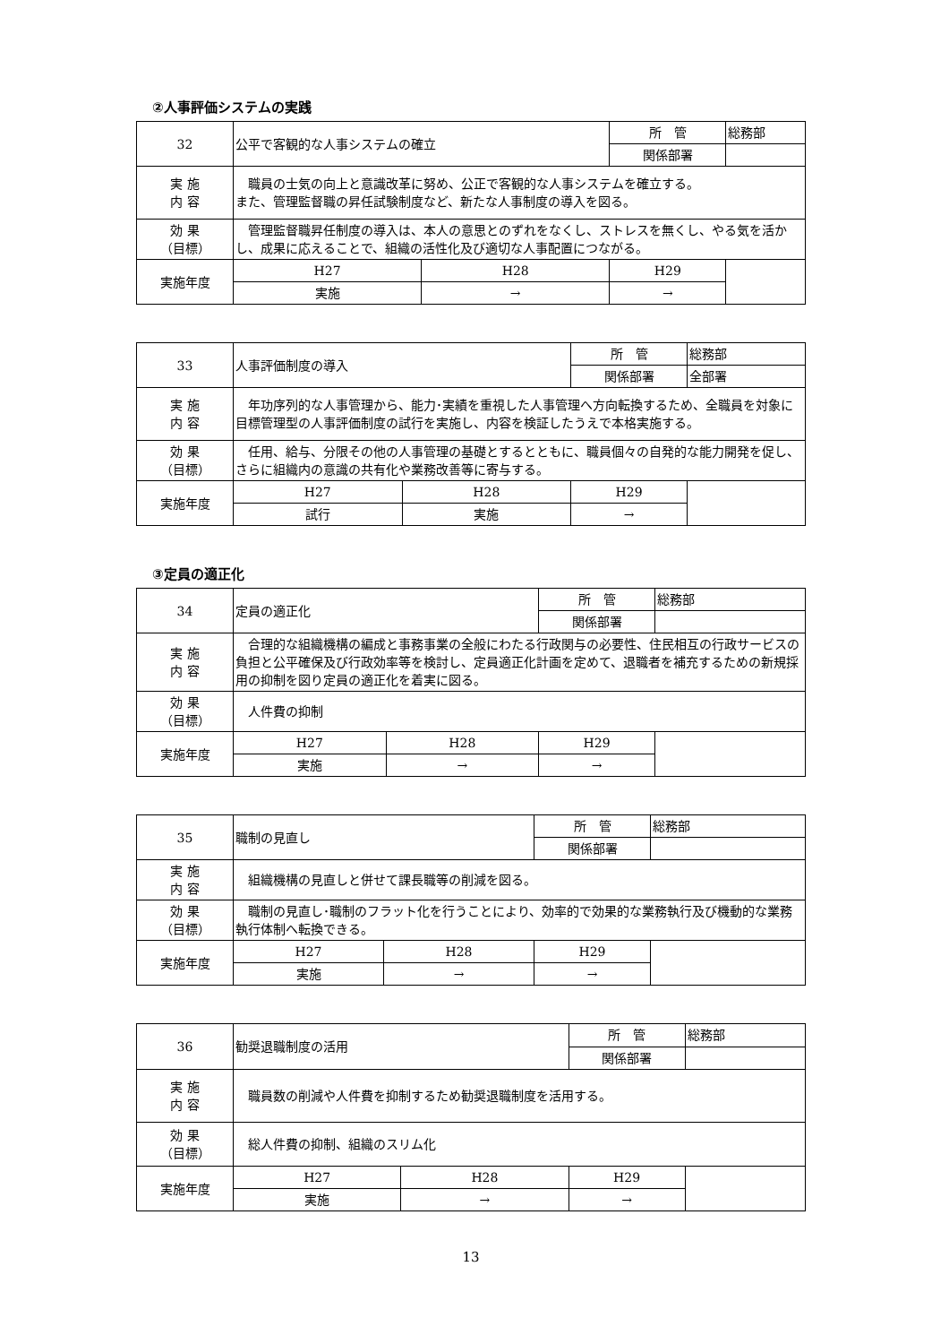②人事評価システムの実践
| 32 | 公平で客観的な人事システムの確立 | | | 所 管 | 総務部 |
| | | | | 関係部署 | |
| 実 施 内 容 | 職員の士気の向上と意識改革に努め、公正で客観的な人事システムを確立する。 また、管理監督職の昇任試験制度など、新たな人事制度の導入を図る。 | | | | |
| 効 果 （目標） | 管理監督職昇任制度の導入は、本人の意思とのずれをなくし、ストレスを無くし、やる気を活かし、成果に応えることで、組織の活性化及び適切な人事配置につながる。 | | | | |
| 実施年度 | H27 | H28 | H29 | | |
| | 実施 | → | → | | |
| 33 | 人事評価制度の導入 | | | 所 管 | 総務部 |
| | | | | 関係部署 | 全部署 |
| 実 施 内 容 | 年功序列的な人事管理から、能力･実績を重視した人事管理へ方向転換するため、全職員を対象に目標管理型の人事評価制度の試行を実施し、内容を検証したうえで本格実施する。 | | | | |
| 効 果 （目標） | 任用、給与、分限その他の人事管理の基礎とするとともに、職員個々の自発的な能力開発を促し、さらに組織内の意識の共有化や業務改善等に寄与する。 | | | | |
| 実施年度 | H27 | H28 | H29 | | |
| | 試行 | 実施 | → | | |
③定員の適正化
| 34 | 定員の適正化 | | | 所 管 | 総務部 |
| | | | | 関係部署 | |
| 実 施 内 容 | 合理的な組織機構の編成と事務事業の全般にわたる行政関与の必要性、住民相互の行政サービスの負担と公平確保及び行政効率等を検討し、定員適正化計画を定めて、退職者を補充するための新規採用の抑制を図り定員の適正化を着実に図る。 | | | | |
| 効 果 （目標） | 人件費の抑制 | | | | |
| 実施年度 | H27 | H28 | H29 | | |
| | 実施 | → | → | | |
| 35 | 職制の見直し | | | 所 管 | 総務部 |
| | | | | 関係部署 | |
| 実 施 内 容 | 組織機構の見直しと併せて課長職等の削減を図る。 | | | | |
| 効 果 （目標） | 職制の見直し･職制のフラット化を行うことにより、効率的で効果的な業務執行及び機動的な業務執行体制へ転換できる。 | | | | |
| 実施年度 | H27 | H28 | H29 | | |
| | 実施 | → | → | | |
| 36 | 勧奨退職制度の活用 | | | 所 管 | 総務部 |
| | | | | 関係部署 | |
| 実 施 内 容 | 職員数の削減や人件費を抑制するため勧奨退職制度を活用する。 | | | | |
| 効 果 （目標） | 総人件費の抑制、組織のスリム化 | | | | |
| 実施年度 | H27 | H28 | H29 | | |
| | 実施 | → | → | | |
13